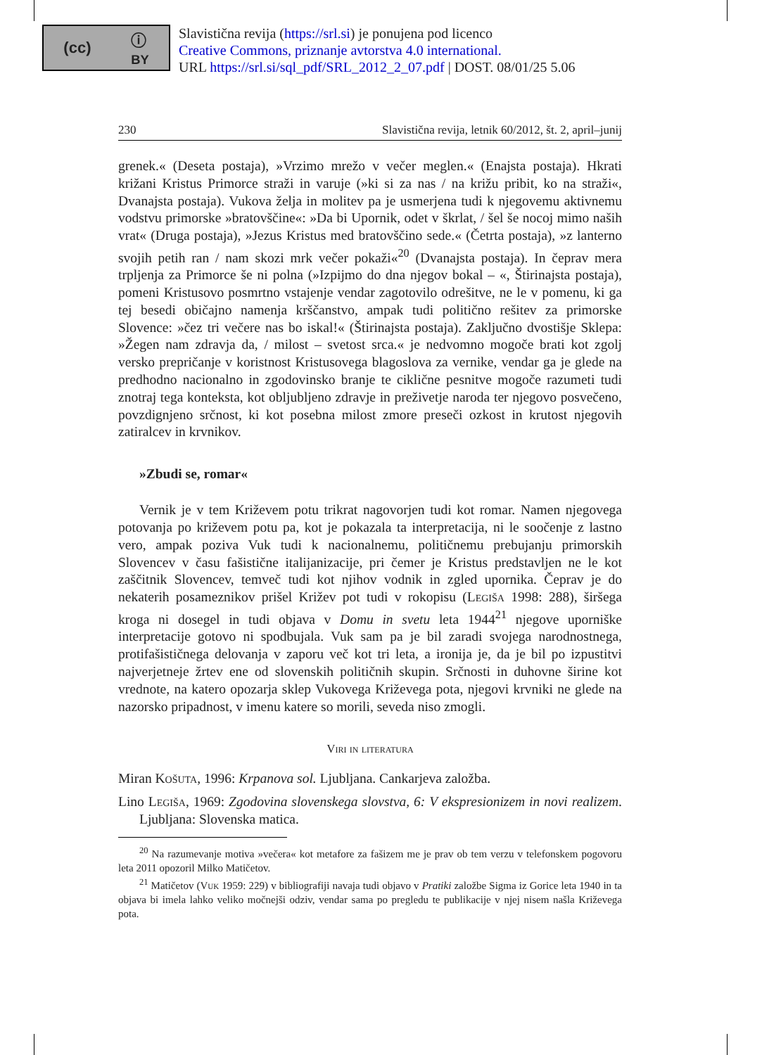(cc) ⓘ
BY
Slavistična revija (https://srl.si) je ponujena pod licenco
Creative Commons, priznanje avtorstva 4.0 international.
URL https://srl.si/sql_pdf/SRL_2012_2_07.pdf | DOST. 08/01/25 5.06
230 Slavistična revija, letnik 60/2012, št. 2, april–junij
grenek.« (Deseta postaja), »Vrzimo mrežo v večer meglen.« (Enajsta postaja). Hkrati križani Kristus Primorce straži in varuje (»ki si za nas / na križu pribit, ko na straži«, Dvanajsta postaja). Vukova želja in molitev pa je usmerjena tudi k njegovemu aktivnemu vodstvu primorske »bratovščine«: »Da bi Upornik, odet v škrlat, / šel še nocoj mimo naših vrat« (Druga postaja), »Jezus Kristus med bratovščino sede.« (Četrta postaja), »z lanterno svojih petih ran / nam skozi mrk večer pokaži«<sup>20</sup> (Dvanajsta postaja). In čeprav mera trpljenja za Primorce še ni polna (»Izpijmo do dna njegov bokal – «, Štirinajsta postaja), pomeni Kristusovo posmrtno vstajenje vendar zagotovilo odrešitve, ne le v pomenu, ki ga tej besedi običajno namenja krščanstvo, ampak tudi politično rešitev za primorske Slovence: »čez tri večere nas bo iskal!« (Štirinajsta postaja). Zaključno dvostišje Sklepa: »Žegen nam zdravja da, / milost – svetost srca.« je nedvomno mogoče brati kot zgolj versko prepričanje v koristnost Kristusovega blagoslova za vernike, vendar ga je glede na predhodno nacionalno in zgodovinsko branje te ciklične pesnitve mogoče razumeti tudi znotraj tega konteksta, kot obljubljeno zdravje in preživetje naroda ter njegovo posvečeno, povzdignjeno srčnost, ki kot posebna milost zmore preseči ozkost in krutost njegovih zatiralcev in krvnikov.
»Zbudi se, romar«
Vernik je v tem Križevem potu trikrat nagovorjen tudi kot romar. Namen njegovega potovanja po križevem potu pa, kot je pokazala ta interpretacija, ni le soočenje z lastno vero, ampak poziva Vuk tudi k nacionalnemu, političnemu prebujanju primorskih Slovencev v času fašistične italijanizacije, pri čemer je Kristus predstavljen ne le kot zaščitnik Slovencev, temveč tudi kot njihov vodnik in zgled upornika. Čeprav je do nekaterih posameznikov prišel Križev pot tudi v rokopisu (Legiša 1998: 288), širšega kroga ni dosegel in tudi objava v Domu in svetu leta 1944<sup>21</sup> njegove uporniške interpretacije gotovo ni spodbujala. Vuk sam pa je bil zaradi svojega narodnostnega, protifašističnega delovanja v zaporu več kot tri leta, a ironija je, da je bil po izpustitvi najverjetneje žrtev ene od slovenskih političnih skupin. Srčnosti in duhovne širine kot vrednote, na katero opozarja sklep Vukovega Križevega pota, njegovi krvniki ne glede na nazorsko pripadnost, v imenu katere so morili, seveda niso zmogli.
Viri in literatura
Miran Košuta, 1996: Krpanova sol. Ljubljana. Cankarjeva založba.
Lino Legiša, 1969: Zgodovina slovenskega slovstva, 6: V ekspresionizem in novi realizem. Ljubljana: Slovenska matica.
<sup>20</sup> Na razumevanje motiva »večera« kot metafore za fašizem me je prav ob tem verzu v telefonskem pogovoru leta 2011 opozoril Milko Matičetov.
<sup>21</sup> Matičetov (Vuk 1959: 229) v bibliografiji navaja tudi objavo v Pratiki založbe Sigma iz Gorice leta 1940 in ta objava bi imela lahko veliko močnejši odziv, vendar sama po pregledu te publikacije v njej nisem našla Križevega pota.